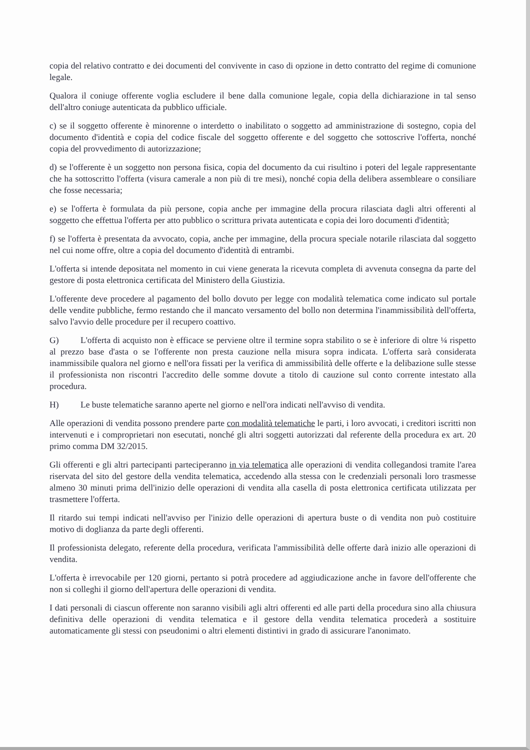copia del relativo contratto e dei documenti del convivente in caso di opzione in detto contratto del regime di comunione legale.
Qualora il coniuge offerente voglia escludere il bene dalla comunione legale, copia della dichiarazione in tal senso dell'altro coniuge autenticata da pubblico ufficiale.
c) se il soggetto offerente è minorenne o interdetto o inabilitato o soggetto ad amministrazione di sostegno, copia del documento d'identità e copia del codice fiscale del soggetto offerente e del soggetto che sottoscrive l'offerta, nonché copia del provvedimento di autorizzazione;
d) se l'offerente è un soggetto non persona fisica, copia del documento da cui risultino i poteri del legale rappresentante che ha sottoscritto l'offerta (visura camerale a non più di tre mesi), nonché copia della delibera assembleare o consiliare che fosse necessaria;
e) se l'offerta è formulata da più persone, copia anche per immagine della procura rilasciata dagli altri offerenti al soggetto che effettua l'offerta per atto pubblico o scrittura privata autenticata e copia dei loro documenti d'identità;
f) se l'offerta è presentata da avvocato, copia, anche per immagine, della procura speciale notarile rilasciata dal soggetto nel cui nome offre, oltre a copia del documento d'identità di entrambi.
L'offerta si intende depositata nel momento in cui viene generata la ricevuta completa di avvenuta consegna da parte del gestore di posta elettronica certificata del Ministero della Giustizia.
L'offerente deve procedere al pagamento del bollo dovuto per legge con modalità telematica come indicato sul portale delle vendite pubbliche, fermo restando che il mancato versamento del bollo non determina l'inammissibilità dell'offerta, salvo l'avvio delle procedure per il recupero coattivo.
G) L'offerta di acquisto non è efficace se perviene oltre il termine sopra stabilito o se è inferiore di oltre ¼ rispetto al prezzo base d'asta o se l'offerente non presta cauzione nella misura sopra indicata. L'offerta sarà considerata inammissibile qualora nel giorno e nell'ora fissati per la verifica di ammissibilità delle offerte e la delibazione sulle stesse il professionista non riscontri l'accredito delle somme dovute a titolo di cauzione sul conto corrente intestato alla procedura.
H) Le buste telematiche saranno aperte nel giorno e nell'ora indicati nell'avviso di vendita.
Alle operazioni di vendita possono prendere parte con modalità telematiche le parti, i loro avvocati, i creditori iscritti non intervenuti e i comproprietari non esecutati, nonché gli altri soggetti autorizzati dal referente della procedura ex art. 20 primo comma DM 32/2015.
Gli offerenti e gli altri partecipanti parteciperanno in via telematica alle operazioni di vendita collegandosi tramite l'area riservata del sito del gestore della vendita telematica, accedendo alla stessa con le credenziali personali loro trasmesse almeno 30 minuti prima dell'inizio delle operazioni di vendita alla casella di posta elettronica certificata utilizzata per trasmettere l'offerta.
Il ritardo sui tempi indicati nell'avviso per l'inizio delle operazioni di apertura buste o di vendita non può costituire motivo di doglianza da parte degli offerenti.
Il professionista delegato, referente della procedura, verificata l'ammissibilità delle offerte darà inizio alle operazioni di vendita.
L'offerta è irrevocabile per 120 giorni, pertanto si potrà procedere ad aggiudicazione anche in favore dell'offerente che non si colleghi il giorno dell'apertura delle operazioni di vendita.
I dati personali di ciascun offerente non saranno visibili agli altri offerenti ed alle parti della procedura sino alla chiusura definitiva delle operazioni di vendita telematica e il gestore della vendita telematica procederà a sostituire automaticamente gli stessi con pseudonimi o altri elementi distintivi in grado di assicurare l'anonimato.